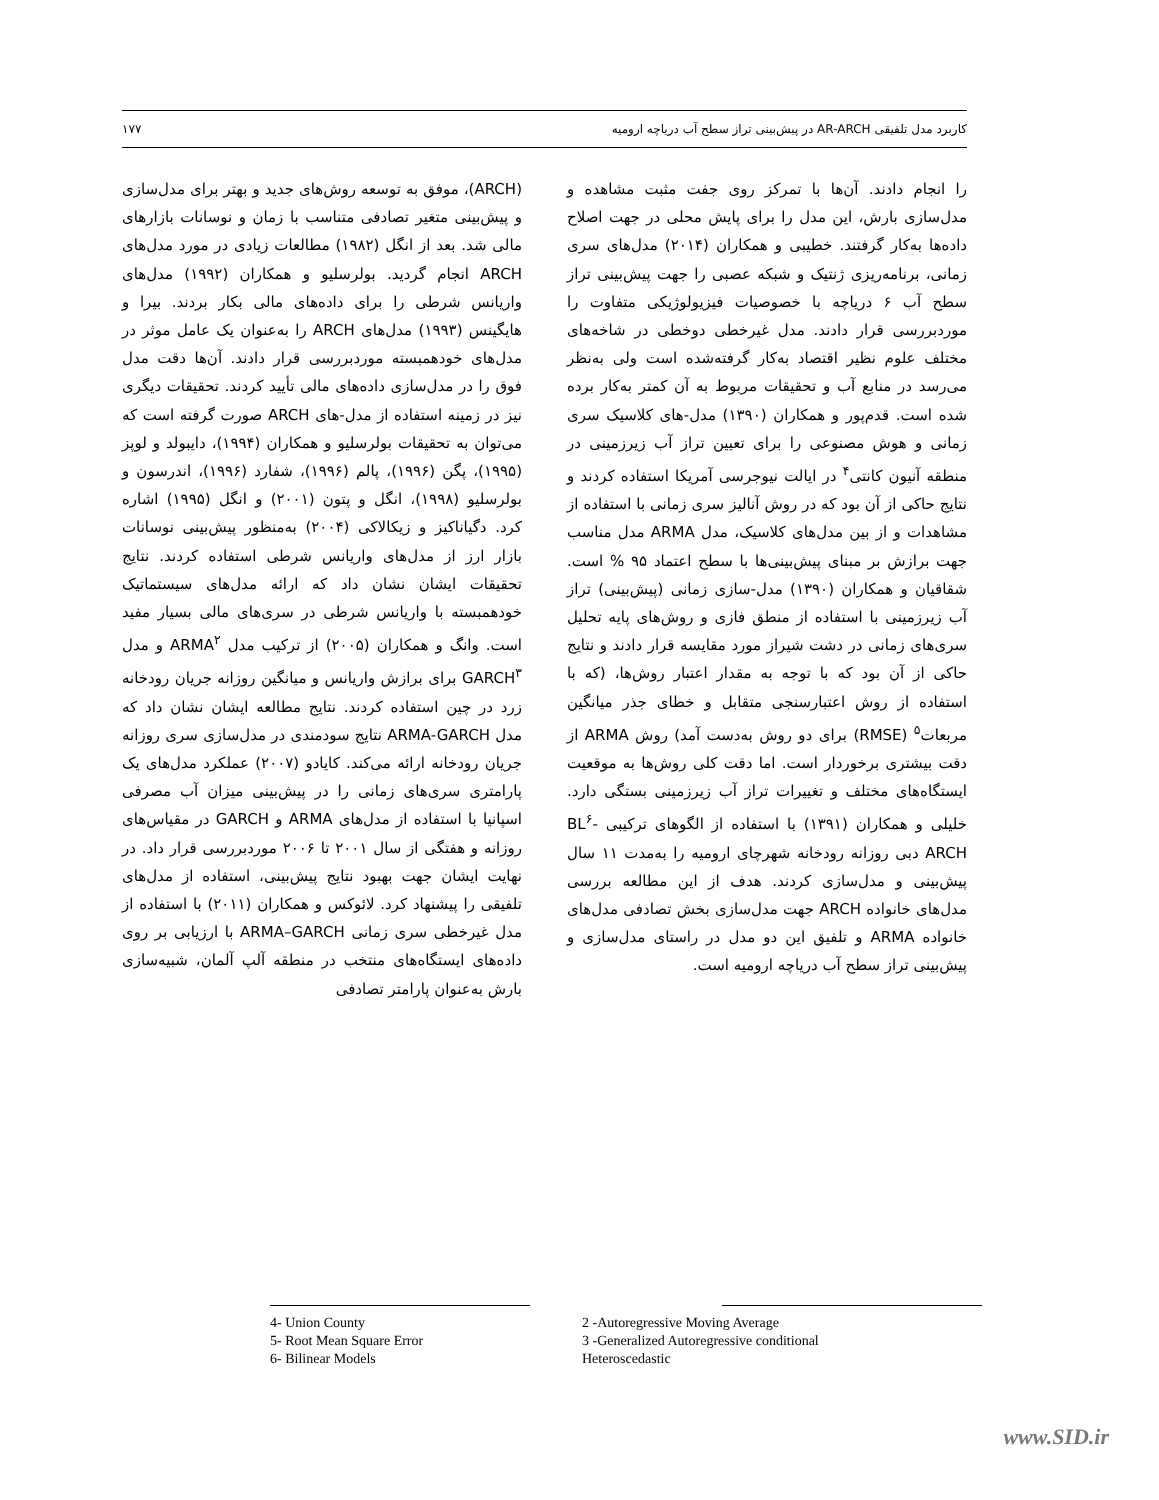کاربرد مدل تلفیقی AR-ARCH در پیش‌بینی تراز سطح آب دریاچه ارومیه ۱۷۷
(ARCH)، موفق به توسعه روش‌های جدید و بهتر برای مدل‌سازی و پیش‌بینی متغیر تصادفی متناسب با زمان و نوسانات بازارهای مالی شد. بعد از انگل (۱۹۸۲) مطالعات زیادی در مورد مدل‌های ARCH انجام گردید. بولرسلیو و همکاران (۱۹۹۲) مدل‌های واریانس شرطی را برای داده‌های مالی بکار بردند. بیرا و هایگینس (۱۹۹۳) مدل‌های ARCH را به‌عنوان یک عامل موثر در مدل‌های خودهمبسته موردبررسی قرار دادند. آن‌ها دقت مدل فوق را در مدل‌سازی داده‌های مالی تأیید کردند. تحقیقات دیگری نیز در زمینه استفاده از مدل-های ARCH صورت گرفته است که می‌توان به تحقیقات بولرسلیو و همکاران (۱۹۹۴)، دایبولد و لوپز (۱۹۹۵)، پگن (۱۹۹۶)، پالم (۱۹۹۶)، شفارد (۱۹۹۶)، اندرسون و بولرسلیو (۱۹۹۸)، انگل و پتون (۲۰۰۱) و انگل (۱۹۹۵) اشاره کرد. دگیاناکیز و زیکالاکی (۲۰۰۴) به‌منظور پیش‌بینی نوسانات بازار ارز از مدل‌های واریانس شرطی استفاده کردند. نتایج تحقیقات ایشان نشان داد که ارائه مدل‌های سیستماتیک خودهمبسته با واریانس شرطی در سری‌های مالی بسیار مفید است. وانگ و همکاران (۲۰۰۵) از ترکیب مدل ARMA<sup>۲</sup> و مدل GARCH<sup>۳</sup> برای برازش واریانس و میانگین روزانه جریان رودخانه زرد در چین استفاده کردند. نتایج مطالعه ایشان نشان داد که مدل ARMA-GARCH نتایج سودمندی در مدل‌سازی سری روزانه جریان رودخانه ارائه می‌کند. کایادو (۲۰۰۷) عملکرد مدل‌های یک پارامتری سری‌های زمانی را در پیش‌بینی میزان آب مصرفی اسپانیا با استفاده از مدل‌های ARMA و GARCH در مقیاس‌های روزانه و هفتگی از سال ۲۰۰۱ تا ۲۰۰۶ موردبررسی قرار داد. در نهایت ایشان جهت بهبود نتایج پیش‌بینی، استفاده از مدل‌های تلفیقی را پیشنهاد کرد. لائوکس و همکاران (۲۰۱۱) با استفاده از مدل غیرخطی سری زمانی ARMA–GARCH با ارزیابی بر روی داده‌های ایستگاه‌های منتخب در منطقه آلپ آلمان، شبیه‌سازی بارش به‌عنوان پارامتر تصادفی
را انجام دادند. آن‌ها با تمرکز روی جفت مثبت مشاهده و مدل‌سازی بارش، این مدل را برای پایش محلی در جهت اصلاح داده‌ها به‌کار گرفتند. خطیبی و همکاران (۲۰۱۴) مدل‌های سری زمانی، برنامه‌ریزی ژنتیک و شبکه عصبی را جهت پیش‌بینی تراز سطح آب ۶ دریاچه با خصوصیات فیزیولوژیکی متفاوت را موردبررسی قرار دادند. مدل غیرخطی دوخطی در شاخه‌های مختلف علوم نظیر اقتصاد به‌کار گرفته‌شده است ولی به‌نظر می‌رسد در منابع آب و تحقیقات مربوط به آن کمتر به‌کار برده شده است. قدم‌پور و همکاران (۱۳۹۰) مدل-های کلاسیک سری زمانی و هوش مصنوعی را برای تعیین تراز آب زیرزمینی در منطقه آنیون کانتی<sup>۴</sup> در ایالت نیوجرسی آمریکا استفاده کردند و نتایج حاکی از آن بود که در روش آنالیز سری زمانی با استفاده از مشاهدات و از بین مدل‌های کلاسیک، مدل ARMA مدل مناسب جهت برازش بر مبنای پیش‌بینی‌ها با سطح اعتماد ۹۵ % است. شقاقیان و همکاران (۱۳۹۰) مدل-سازی زمانی (پیش‌بینی) تراز آب زیرزمینی با استفاده از منطق فازی و روش‌های پایه تحلیل سری‌های زمانی در دشت شیراز مورد مقایسه قرار دادند و نتایج حاکی از آن بود که با توجه به مقدار اعتبار روش‌ها، (که با استفاده از روش اعتبارسنجی متقابل و خطای جذر میانگین مربعات<sup>۵</sup> (RMSE) برای دو روش به‌دست آمد) روش ARMA از دقت بیشتری برخوردار است. اما دقت کلی روش‌ها به موقعیت ایستگاه‌های مختلف و تغییرات تراز آب زیرزمینی بستگی دارد. خلیلی و همکاران (۱۳۹۱) با استفاده از الگوهای ترکیبی BL<sup>۶</sup>-ARCH دبی روزانه رودخانه شهرچای ارومیه را به‌مدت ۱۱ سال پیش‌بینی و مدل‌سازی کردند. هدف از این مطالعه بررسی مدل‌های خانواده ARCH جهت مدل‌سازی بخش تصادفی مدل‌های خانواده ARMA و تلفیق این دو مدل در راستای مدل‌سازی و پیش‌بینی تراز سطح آب دریاچه ارومیه است.
4- Union County
5- Root Mean Square Error
6- Bilinear Models
2 -Autoregressive Moving Average
3 -Generalized Autoregressive conditional
Heteroscedastic
www.SID.ir